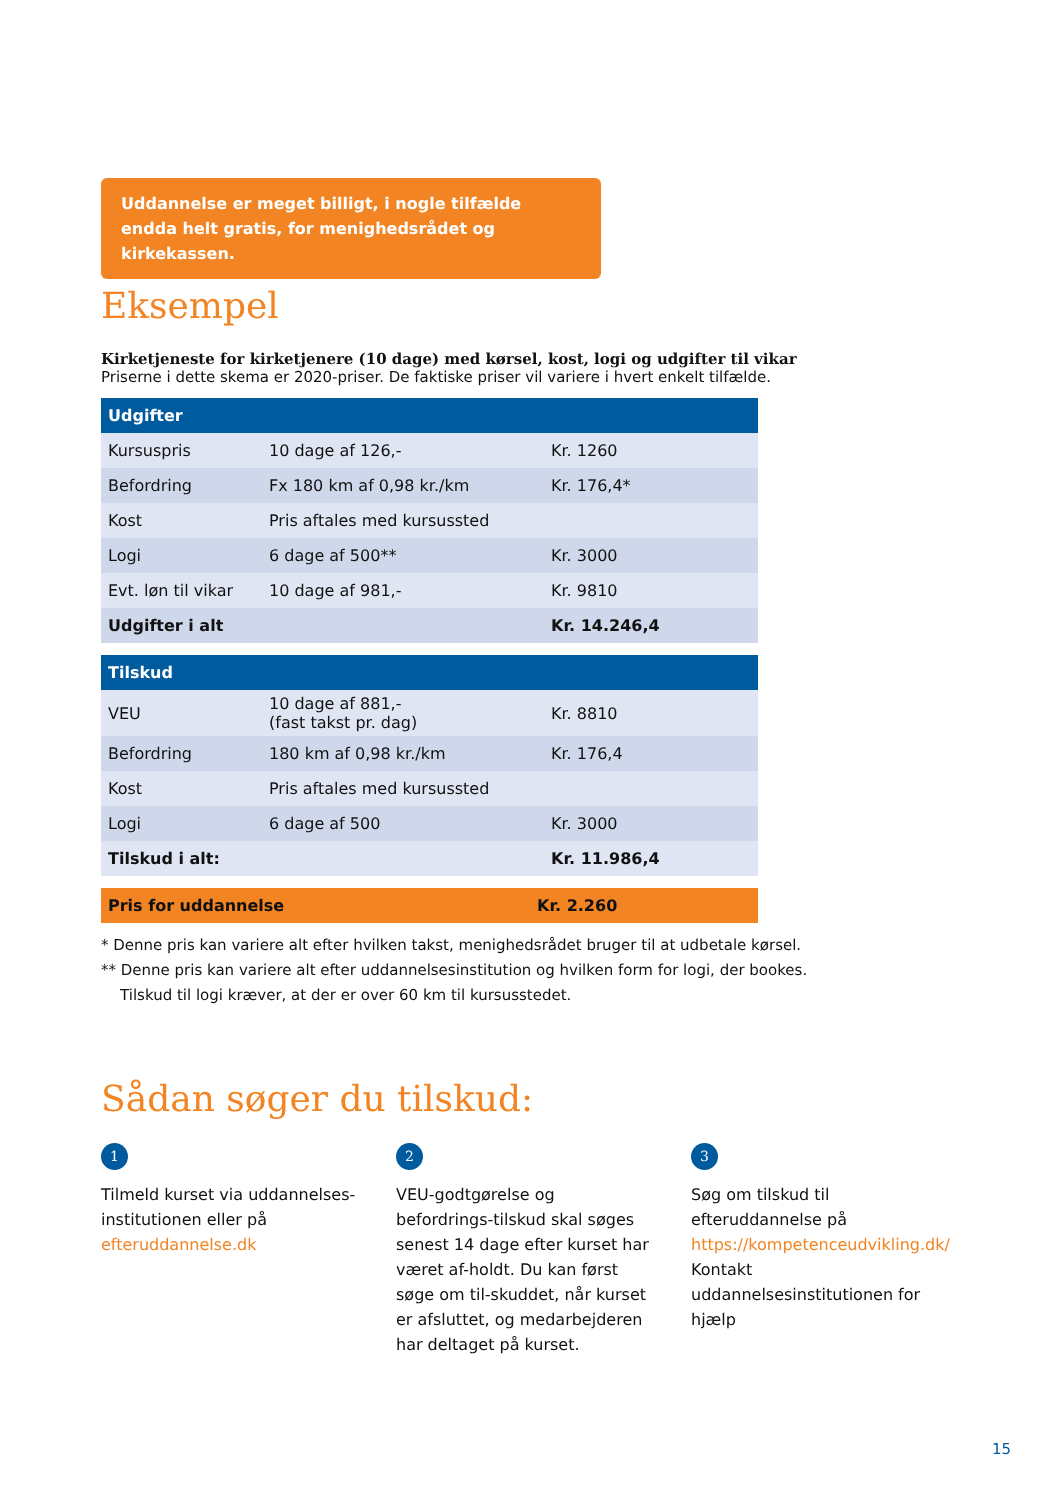Uddannelse er meget billigt, i nogle tilfælde endda helt gratis, for menighedsrådet og kirkekassen.
Eksempel
Kirketjeneste for kirketjenere (10 dage) med kørsel, kost, logi og udgifter til vikar
Priserne i dette skema er 2020-priser. De faktiske priser vil variere i hvert enkelt tilfælde.
| Udgifter | | |
| --- | --- | --- |
| Kursuspris | 10 dage af 126,- | Kr. 1260 |
| Befordring | Fx 180 km af 0,98 kr./km | Kr. 176,4* |
| Kost | Pris aftales med kursussted | |
| Logi | 6 dage af 500** | Kr. 3000 |
| Evt. løn til vikar | 10 dage af 981,- | Kr. 9810 |
| Udgifter i alt | | Kr. 14.246,4 |
| Tilskud | | |
| --- | --- | --- |
| VEU | 10 dage af 881,- (fast takst pr. dag) | Kr. 8810 |
| Befordring | 180 km af 0,98 kr./km | Kr. 176,4 |
| Kost | Pris aftales med kursussted | |
| Logi | 6 dage af 500 | Kr. 3000 |
| Tilskud i alt: | | Kr. 11.986,4 |
| Pris for uddannelse | Kr. 2.260 |
* Denne pris kan variere alt efter hvilken takst, menighedsrådet bruger til at udbetale kørsel.
** Denne pris kan variere alt efter uddannelsesinstitution og hvilken form for logi, der bookes.
Tilskud til logi kræver, at der er over 60 km til kursusstedet.
Sådan søger du tilskud:
1
Tilmeld kurset via uddannelses-institutionen eller på efteruddannelse.dk
2
VEU-godtgørelse og befordrings-tilskud skal søges senest 14 dage efter kurset har været af-holdt. Du kan først søge om til-skuddet, når kurset er afsluttet, og medarbejderen har deltaget på kurset.
3
Søg om tilskud til efteruddannelse på https://kompetenceudvikling.dk/ Kontakt uddannelsesinstitutionen for hjælp
15